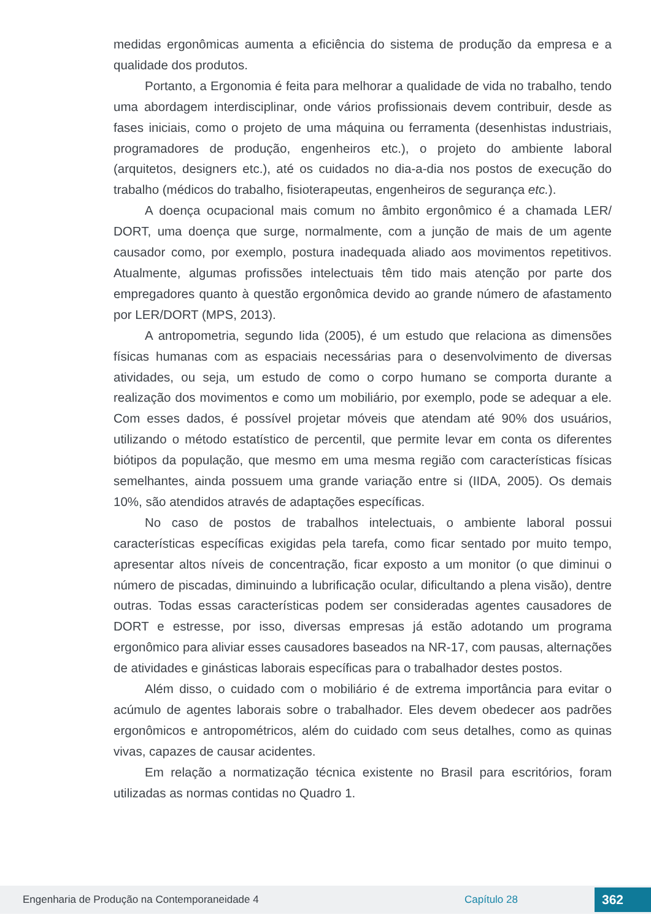medidas ergonômicas aumenta a eficiência do sistema de produção da empresa e a qualidade dos produtos.
Portanto, a Ergonomia é feita para melhorar a qualidade de vida no trabalho, tendo uma abordagem interdisciplinar, onde vários profissionais devem contribuir, desde as fases iniciais, como o projeto de uma máquina ou ferramenta (desenhistas industriais, programadores de produção, engenheiros etc.), o projeto do ambiente laboral (arquitetos, designers etc.), até os cuidados no dia-a-dia nos postos de execução do trabalho (médicos do trabalho, fisioterapeutas, engenheiros de segurança etc.).
A doença ocupacional mais comum no âmbito ergonômico é a chamada LER/ DORT, uma doença que surge, normalmente, com a junção de mais de um agente causador como, por exemplo, postura inadequada aliado aos movimentos repetitivos. Atualmente, algumas profissões intelectuais têm tido mais atenção por parte dos empregadores quanto à questão ergonômica devido ao grande número de afastamento por LER/DORT (MPS, 2013).
A antropometria, segundo Iida (2005), é um estudo que relaciona as dimensões físicas humanas com as espaciais necessárias para o desenvolvimento de diversas atividades, ou seja, um estudo de como o corpo humano se comporta durante a realização dos movimentos e como um mobiliário, por exemplo, pode se adequar a ele. Com esses dados, é possível projetar móveis que atendam até 90% dos usuários, utilizando o método estatístico de percentil, que permite levar em conta os diferentes biótipos da população, que mesmo em uma mesma região com características físicas semelhantes, ainda possuem uma grande variação entre si (IIDA, 2005). Os demais 10%, são atendidos através de adaptações específicas.
No caso de postos de trabalhos intelectuais, o ambiente laboral possui características específicas exigidas pela tarefa, como ficar sentado por muito tempo, apresentar altos níveis de concentração, ficar exposto a um monitor (o que diminui o número de piscadas, diminuindo a lubrificação ocular, dificultando a plena visão), dentre outras. Todas essas características podem ser consideradas agentes causadores de DORT e estresse, por isso, diversas empresas já estão adotando um programa ergonômico para aliviar esses causadores baseados na NR-17, com pausas, alternações de atividades e ginásticas laborais específicas para o trabalhador destes postos.
Além disso, o cuidado com o mobiliário é de extrema importância para evitar o acúmulo de agentes laborais sobre o trabalhador. Eles devem obedecer aos padrões ergonômicos e antropométricos, além do cuidado com seus detalhes, como as quinas vivas, capazes de causar acidentes.
Em relação a normatização técnica existente no Brasil para escritórios, foram utilizadas as normas contidas no Quadro 1.
Engenharia de Produção na Contemporaneidade 4 Capítulo 28 362